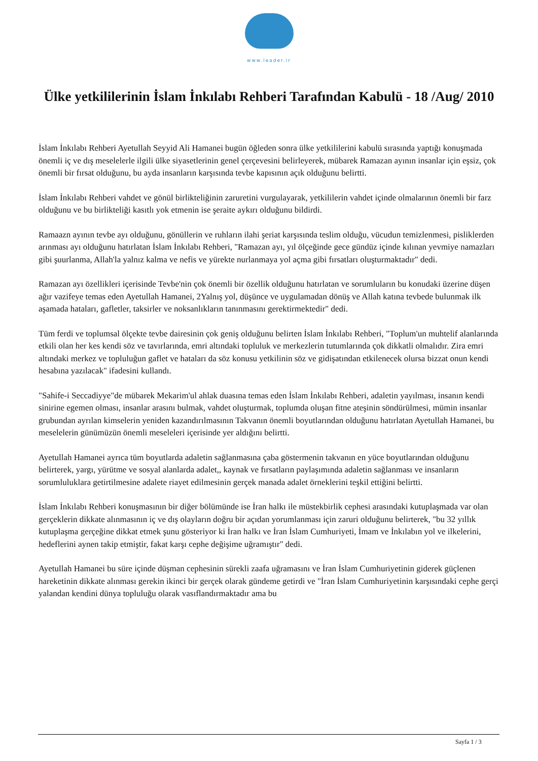www.leader.ir
Ülke yetkililerinin İslam İnkılabı Rehberi Tarafından Kabulü - 18 /Aug/ 2010
İslam İnkılabı Rehberi Ayetullah Seyyid Ali Hamanei bugün öğleden sonra ülke yetkililerini kabulü sırasında yaptığı konuşmada önemli iç ve dış meselelerle ilgili ülke siyasetlerinin genel çerçevesini belirleyerek, mübarek Ramazan ayının insanlar için eşsiz, çok önemli bir fırsat olduğunu, bu ayda insanların karşısında tevbe kapısının açık olduğunu belirtti.
İslam İnkılabı Rehberi vahdet ve gönül birlikteliğinin zaruretini vurgulayarak, yetkililerin vahdet içinde olmalarının önemli bir farz olduğunu ve bu birlikteliği kasıtlı yok etmenin ise şeraite aykırı olduğunu bildirdi.
Ramaazn ayının tevbe ayı olduğunu, gönüllerin ve ruhların ilahi şeriat karşısında teslim olduğu, vücudun temizlenmesi, pisliklerden arınması ayı olduğunu hatırlatan İslam İnkılabı Rehberi, "Ramazan ayı, yıl ölçeğinde gece gündüz içinde kılınan yevmiye namazları gibi şuurlanma, Allah'la yalnız kalma ve nefis ve yürekte nurlanmaya yol açma gibi fırsatları oluşturmaktadır" dedi.
Ramazan ayı özellikleri içerisinde Tevbe'nin çok önemli bir özellik olduğunu hatırlatan ve sorumluların bu konudaki üzerine düşen ağır vazifeye temas eden Ayetullah Hamanei, 2Yalnış yol, düşünce ve uygulamadan dönüş ve Allah katına tevbede bulunmak ilk aşamada hataları, gafletler, taksirler ve noksanlıkların tanınmasını gerektirmektedir" dedi.
Tüm ferdi ve toplumsal ölçekte tevbe dairesinin çok geniş olduğunu belirten İslam İnkılabı Rehberi, "Toplum'un muhtelif alanlarında etkili olan her kes kendi söz ve tavırlarında, emri altındaki topluluk ve merkezlerin tutumlarında çok dikkatli olmalıdır. Zira emri altındaki merkez ve topluluğun gaflet ve hataları da söz konusu yetkilinin söz ve gidişatından etkilenecek olursa bizzat onun kendi hesabına yazılacak" ifadesini kullandı.
"Sahife-i Seccadiyye"de mübarek Mekarim'ul ahlak duasına temas eden İslam İnkılabı Rehberi, adaletin yayılması, insanın kendi sinirine egemen olması, insanlar arasını bulmak, vahdet oluşturmak, toplumda oluşan fitne ateşinin söndürülmesi, mümin insanlar grubundan ayrılan kimselerin yeniden kazandırılmasının Takvanın önemli boyutlarından olduğunu hatırlatan Ayetullah Hamanei, bu meselelerin günümüzün önemli meseleleri içerisinde yer aldığını belirtti.
Ayetullah Hamanei ayrıca tüm boyutlarda adaletin sağlanmasına çaba göstermenin takvanın en yüce boyutlarından olduğunu belirterek, yargı, yürütme ve sosyal alanlarda adalet,, kaynak ve fırsatların paylaşımında adaletin sağlanması ve insanların sorumluluklara getirtilmesine adalete riayet edilmesinin gerçek manada adalet örneklerini teşkil ettiğini belirtti.
İslam İnkılabı Rehberi konuşmasının bir diğer bölümünde ise İran halkı ile müstekbirlik cephesi arasındaki kutuplaşmada var olan gerçeklerin dikkate alınmasının iç ve dış olayların doğru bir açıdan yorumlanması için zaruri olduğunu belirterek, "bu 32 yıllık kutuplaşma gerçeğine dikkat etmek şunu gösteriyor ki İran halkı ve İran İslam Cumhuriyeti, İmam ve İnkılabın yol ve ilkelerini, hedeflerini aynen takip etmiştir, fakat karşı cephe değişime uğramıştır" dedi.
Ayetullah Hamanei bu süre içinde düşman cephesinin sürekli zaafa uğramasını ve İran İslam Cumhuriyetinin giderek güçlenen hareketinin dikkate alınması gerekin ikinci bir gerçek olarak gündeme getirdi ve "İran İslam Cumhuriyetinin karşısındaki cephe gerçi yalandan kendini dünya topluluğu olarak vasıflandırmaktadır ama bu
Sayfa 1 / 3